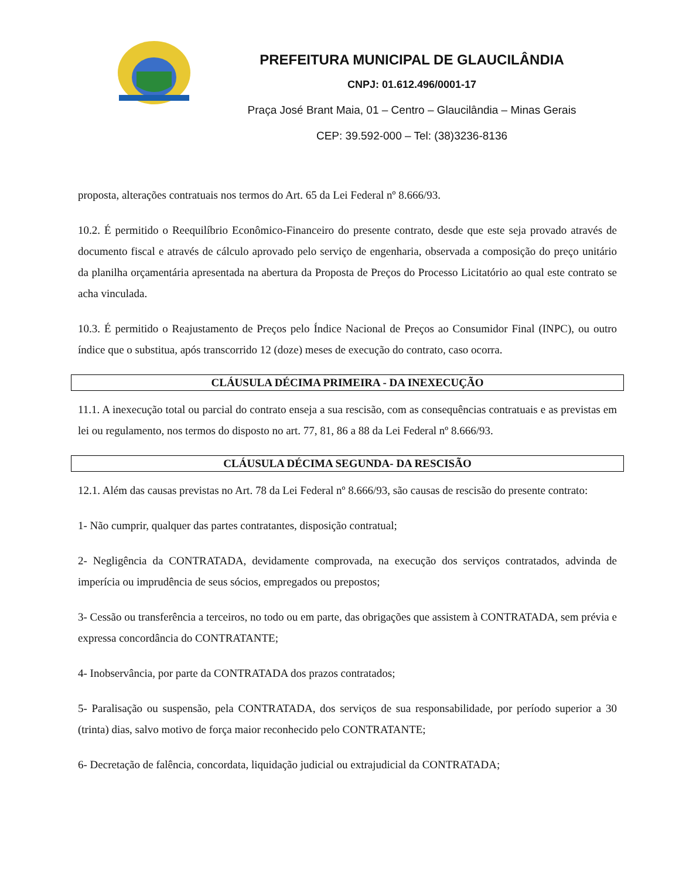PREFEITURA MUNICIPAL DE GLAUCILÂNDIA
CNPJ: 01.612.496/0001-17
Praça José Brant Maia, 01 – Centro – Glaucilândia – Minas Gerais
CEP: 39.592-000 – Tel: (38)3236-8136
proposta, alterações contratuais nos termos do Art. 65 da Lei Federal nº 8.666/93.
10.2. É permitido o Reequilíbrio Econômico-Financeiro do presente contrato, desde que este seja provado através de documento fiscal e através de cálculo aprovado pelo serviço de engenharia, observada a composição do preço unitário da planilha orçamentária apresentada na abertura da Proposta de Preços do Processo Licitatório ao qual este contrato se acha vinculada.
10.3. É permitido o Reajustamento de Preços pelo Índice Nacional de Preços ao Consumidor Final (INPC), ou outro índice que o substitua, após transcorrido 12 (doze) meses de execução do contrato, caso ocorra.
CLÁUSULA DÉCIMA PRIMEIRA - DA INEXECUÇÃO
11.1. A inexecução total ou parcial do contrato enseja a sua rescisão, com as consequências contratuais e as previstas em lei ou regulamento, nos termos do disposto no art. 77, 81, 86 a 88 da Lei Federal nº 8.666/93.
CLÁUSULA DÉCIMA SEGUNDA- DA RESCISÃO
12.1. Além das causas previstas no Art. 78 da Lei Federal nº 8.666/93, são causas de rescisão do presente contrato:
1- Não cumprir, qualquer das partes contratantes, disposição contratual;
2- Negligência da CONTRATADA, devidamente comprovada, na execução dos serviços contratados, advinda de imperícia ou imprudência de seus sócios, empregados ou prepostos;
3- Cessão ou transferência a terceiros, no todo ou em parte, das obrigações que assistem à CONTRATADA, sem prévia e expressa concordância do CONTRATANTE;
4- Inobservância, por parte da CONTRATADA dos prazos contratados;
5- Paralisação ou suspensão, pela CONTRATADA, dos serviços de sua responsabilidade, por período superior a 30 (trinta) dias, salvo motivo de força maior reconhecido pelo CONTRATANTE;
6- Decretação de falência, concordata, liquidação judicial ou extrajudicial da CONTRATADA;